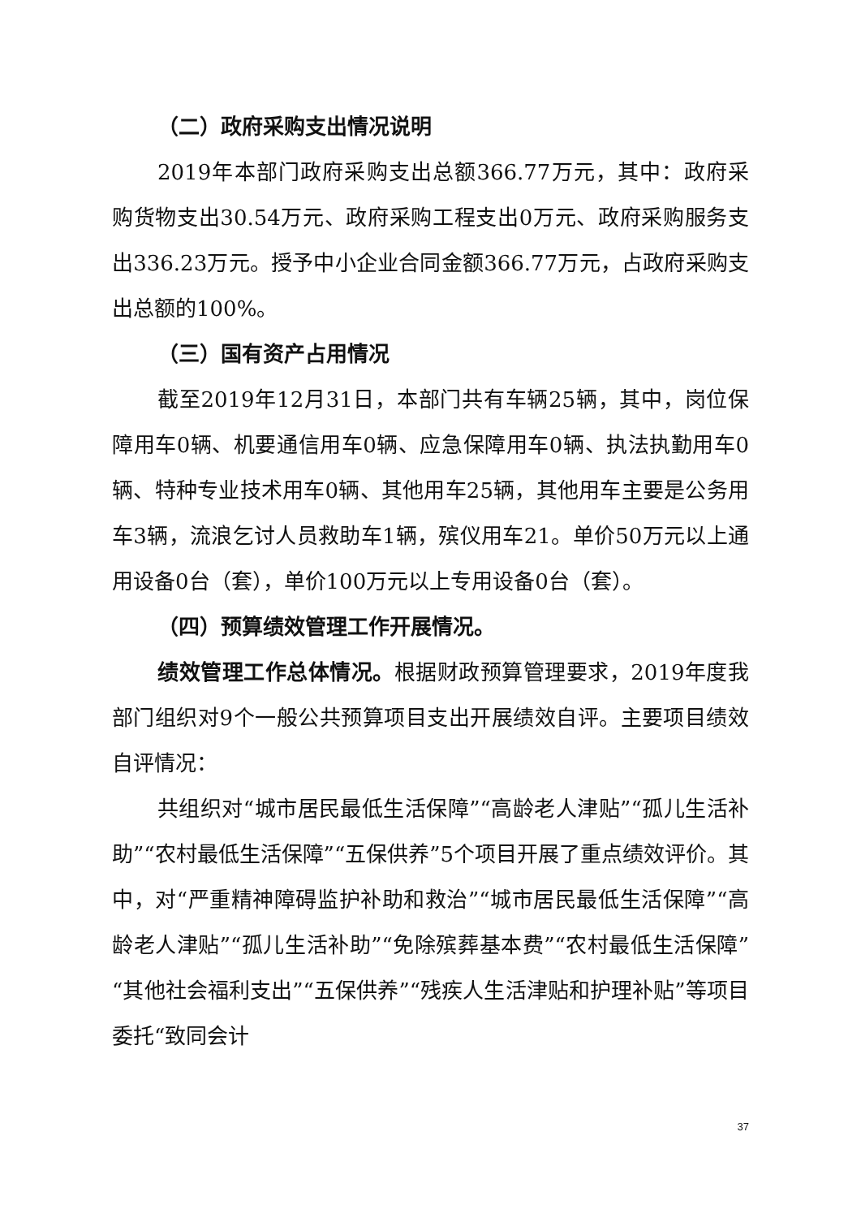（二）政府采购支出情况说明
2019年本部门政府采购支出总额366.77万元，其中：政府采购货物支出30.54万元、政府采购工程支出0万元、政府采购服务支出336.23万元。授予中小企业合同金额366.77万元，占政府采购支出总额的100%。
（三）国有资产占用情况
截至2019年12月31日，本部门共有车辆25辆，其中，岗位保障用车0辆、机要通信用车0辆、应急保障用车0辆、执法执勤用车0辆、特种专业技术用车0辆、其他用车25辆，其他用车主要是公务用车3辆，流浪乞讨人员救助车1辆，殡仪用车21。单价50万元以上通用设备0台（套），单价100万元以上专用设备0台（套）。
（四）预算绩效管理工作开展情况。
绩效管理工作总体情况。根据财政预算管理要求，2019年度我部门组织对9个一般公共预算项目支出开展绩效自评。主要项目绩效自评情况：
共组织对“城市居民最低生活保障”“高龄老人津贴”“孤儿生活补助”“农村最低生活保障”“五保供养”5个项目开展了重点绩效评价。其中，对“严重精神障碍监护补助和救治”“城市居民最低生活保障”“高龄老人津贴”“孤儿生活补助”“免除殡葬基本费”“农村最低生活保障”“其他社会福利支出”“五保供养”“残疾人生活津贴和护理补贴”等项目委托“致同会计
37